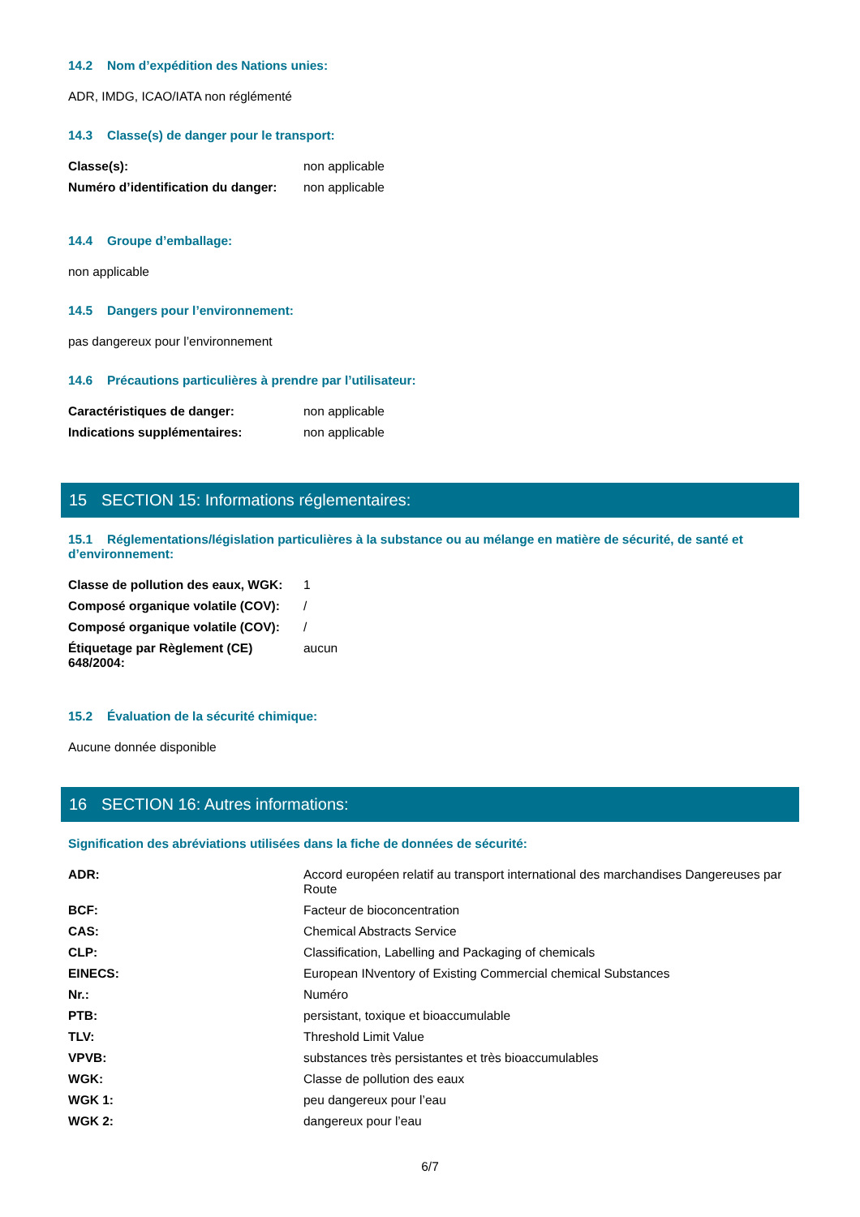14.2 Nom d’expédition des Nations unies:
ADR, IMDG, ICAO/IATA non réglémenté
14.3 Classe(s) de danger pour le transport:
| Classe(s): | non applicable |
| Numéro d’identification du danger: | non applicable |
14.4 Groupe d’emballage:
non applicable
14.5 Dangers pour l’environnement:
pas dangereux pour l’environnement
14.6 Précautions particulières à prendre par l’utilisateur:
| Caractéristiques de danger: | non applicable |
| Indications supplémentaires: | non applicable |
15 SECTION 15: Informations réglementaires:
15.1 Réglementations/législation particulières à la substance ou au mélange en matière de sécurité, de santé et d’environnement:
| Classe de pollution des eaux, WGK: | 1 |
| Composé organique volatile (COV): | / |
| Composé organique volatile (COV): | / |
| Étiquetage par Règlement (CE) 648/2004: | aucun |
15.2 Évaluation de la sécurité chimique:
Aucune donnée disponible
16 SECTION 16: Autres informations:
Signification des abréviations utilisées dans la fiche de données de sécurité:
| ADR: | Accord européen relatif au transport international des marchandises Dangereuses par Route |
| BCF: | Facteur de bioconcentration |
| CAS: | Chemical Abstracts Service |
| CLP: | Classification, Labelling and Packaging of chemicals |
| EINECS: | European INventory of Existing Commercial chemical Substances |
| Nr.: | Numéro |
| PTB: | persistant, toxique et bioaccumulable |
| TLV: | Threshold Limit Value |
| VPVB: | substances très persistantes et très bioaccumulables |
| WGK: | Classe de pollution des eaux |
| WGK 1: | peu dangereux pour l’eau |
| WGK 2: | dangereux pour l’eau |
6/7